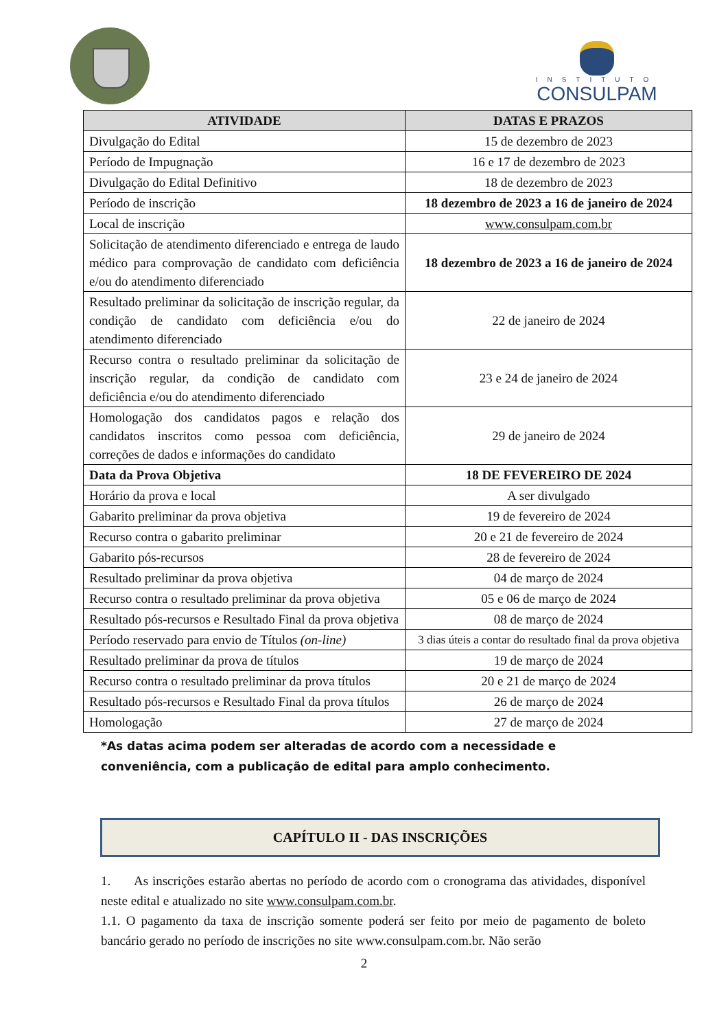INSTITUTO
CONSULPAM
| ATIVIDADE | DATAS E PRAZOS |
| --- | --- |
| Divulgação do Edital | 15 de dezembro de 2023 |
| Período de Impugnação | 16 e 17 de dezembro de 2023 |
| Divulgação do Edital Definitivo | 18 de dezembro de 2023 |
| Período de inscrição | 18 dezembro de 2023 a 16 de janeiro de 2024 |
| Local de inscrição | www.consulpam.com.br |
| Solicitação de atendimento diferenciado e entrega de laudo médico para comprovação de candidato com deficiência e/ou do atendimento diferenciado | 18 dezembro de 2023 a 16 de janeiro de 2024 |
| Resultado preliminar da solicitação de inscrição regular, da condição de candidato com deficiência e/ou do atendimento diferenciado | 22 de janeiro de 2024 |
| Recurso contra o resultado preliminar da solicitação de inscrição regular, da condição de candidato com deficiência e/ou do atendimento diferenciado | 23 e 24 de janeiro de 2024 |
| Homologação dos candidatos pagos e relação dos candidatos inscritos como pessoa com deficiência, correções de dados e informações do candidato | 29 de janeiro de 2024 |
| Data da Prova Objetiva | 18 DE FEVEREIRO DE 2024 |
| Horário da prova e local | A ser divulgado |
| Gabarito preliminar da prova objetiva | 19 de fevereiro de 2024 |
| Recurso contra o gabarito preliminar | 20 e 21 de fevereiro de 2024 |
| Gabarito pós-recursos | 28 de fevereiro de 2024 |
| Resultado preliminar da prova objetiva | 04 de março de 2024 |
| Recurso contra o resultado preliminar da prova objetiva | 05 e 06 de março de 2024 |
| Resultado pós-recursos e Resultado Final da prova objetiva | 08 de março de 2024 |
| Período reservado para envio de Títulos (on-line) | 3 dias úteis a contar do resultado final da prova objetiva |
| Resultado preliminar da prova de títulos | 19 de março de 2024 |
| Recurso contra o resultado preliminar da prova títulos | 20 e 21 de março de 2024 |
| Resultado pós-recursos e Resultado Final da prova títulos | 26 de março de 2024 |
| Homologação | 27 de março de 2024 |
*As datas acima podem ser alteradas de acordo com a necessidade e conveniência, com a publicação de edital para amplo conhecimento.
CAPÍTULO II - DAS INSCRIÇÕES
1. As inscrições estarão abertas no período de acordo com o cronograma das atividades, disponível neste edital e atualizado no site www.consulpam.com.br.
1.1. O pagamento da taxa de inscrição somente poderá ser feito por meio de pagamento de boleto bancário gerado no período de inscrições no site www.consulpam.com.br. Não serão
2